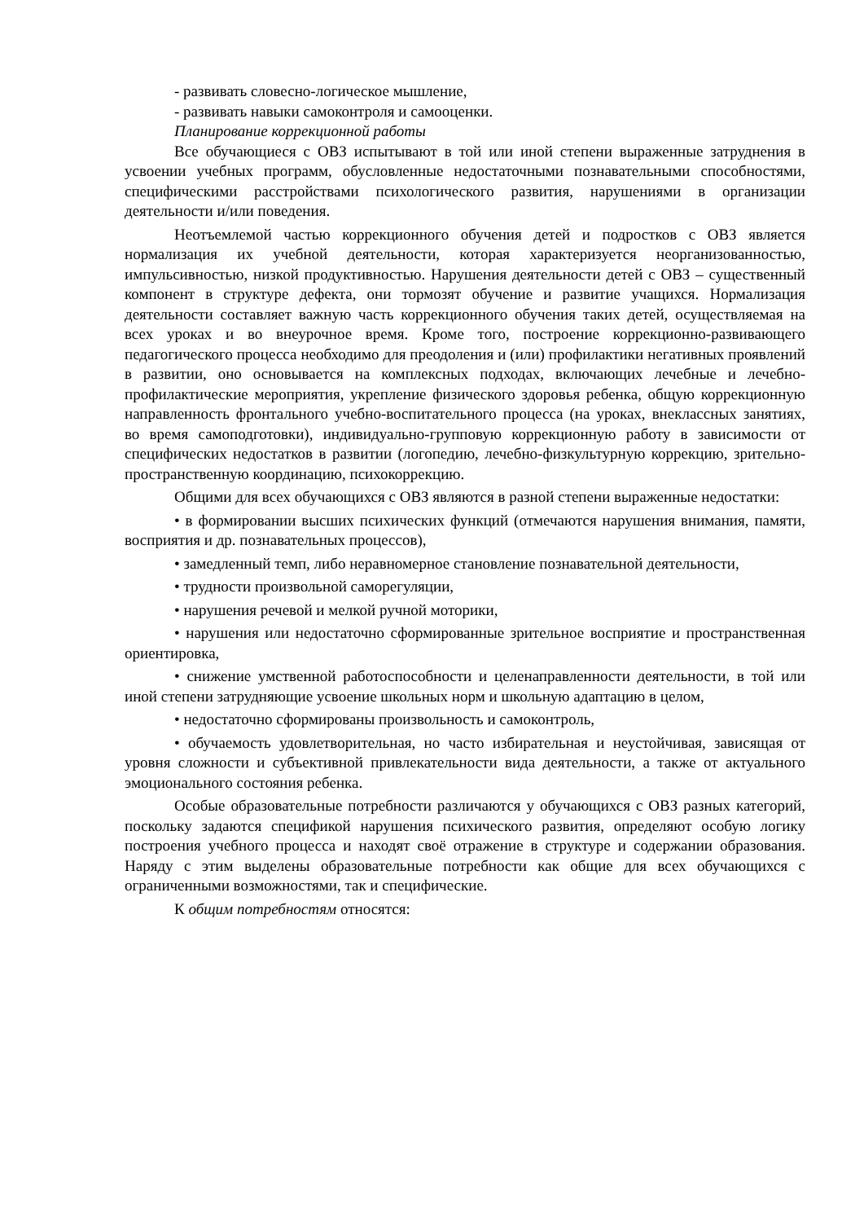- развивать словесно-логическое мышление,
- развивать навыки самоконтроля и самооценки.
Планирование коррекционной работы
Все обучающиеся с ОВЗ испытывают в той или иной степени выраженные затруднения в усвоении учебных программ, обусловленные недостаточными познавательными способностями, специфическими расстройствами психологического развития, нарушениями в организации деятельности и/или поведения.
Неотъемлемой частью коррекционного обучения детей и подростков с ОВЗ является нормализация их учебной деятельности, которая характеризуется неорганизованностью, импульсивностью, низкой продуктивностью. Нарушения деятельности детей с ОВЗ – существенный компонент в структуре дефекта, они тормозят обучение и развитие учащихся. Нормализация деятельности составляет важную часть коррекционного обучения таких детей, осуществляемая на всех уроках и во внеурочное время. Кроме того, построение коррекционно-развивающего педагогического процесса необходимо для преодоления и (или) профилактики негативных проявлений в развитии, оно основывается на комплексных подходах, включающих лечебные и лечебно-профилактические мероприятия, укрепление физического здоровья ребенка, общую коррекционную направленность фронтального учебно-воспитательного процесса (на уроках, внеклассных занятиях, во время самоподготовки), индивидуально-групповую коррекционную работу в зависимости от специфических недостатков в развитии (логопедию, лечебно-физкультурную коррекцию, зрительно-пространственную координацию, психокоррекцию.
Общими для всех обучающихся с ОВЗ являются в разной степени выраженные недостатки:
• в формировании высших психических функций (отмечаются нарушения внимания, памяти, восприятия и др. познавательных процессов),
• замедленный темп, либо неравномерное становление познавательной деятельности,
• трудности произвольной саморегуляции,
• нарушения речевой и мелкой ручной моторики,
• нарушения или недостаточно сформированные зрительное восприятие и пространственная ориентировка,
• снижение умственной работоспособности и целенаправленности деятельности, в той или иной степени затрудняющие усвоение школьных норм и школьную адаптацию в целом,
• недостаточно сформированы произвольность и самоконтроль,
• обучаемость удовлетворительная, но часто избирательная и неустойчивая, зависящая от уровня сложности и субъективной привлекательности вида деятельности, а также от актуального эмоционального состояния ребенка.
Особые образовательные потребности различаются у обучающихся с ОВЗ разных категорий, поскольку задаются спецификой нарушения психического развития, определяют особую логику построения учебного процесса и находят своё отражение в структуре и содержании образования. Наряду с этим выделены образовательные потребности как общие для всех обучающихся с ограниченными возможностями, так и специфические.
К общим потребностям относятся: